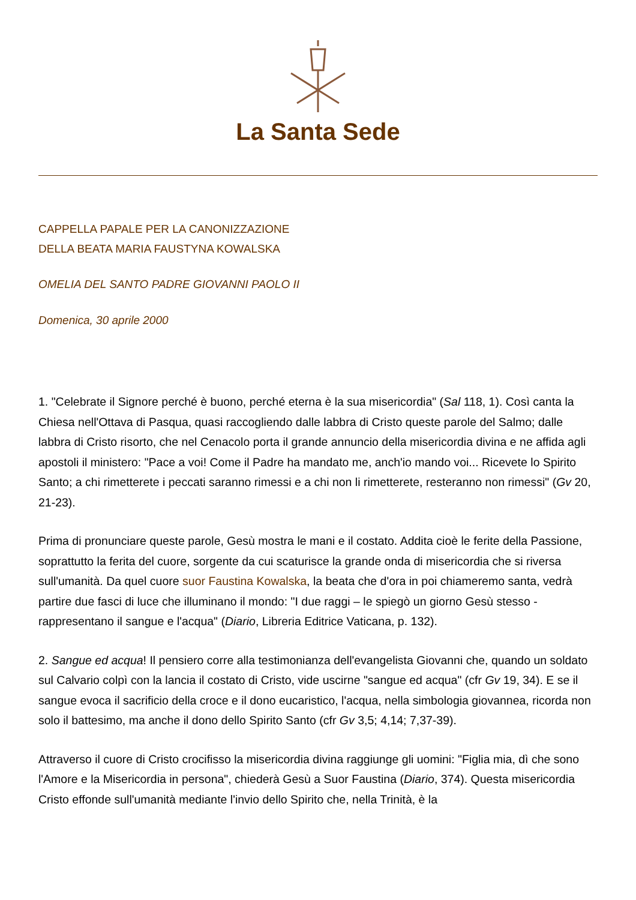La Santa Sede
CAPPELLA PAPALE PER LA CANONIZZAZIONE
DELLA BEATA MARIA FAUSTYNA KOWALSKA
OMELIA DEL SANTO PADRE GIOVANNI PAOLO II
Domenica, 30 aprile 2000
1. "Celebrate il Signore perché è buono, perché eterna è la sua misericordia" (Sal 118, 1). Così canta la Chiesa nell'Ottava di Pasqua, quasi raccogliendo dalle labbra di Cristo queste parole del Salmo; dalle labbra di Cristo risorto, che nel Cenacolo porta il grande annuncio della misericordia divina e ne affida agli apostoli il ministero: "Pace a voi! Come il Padre ha mandato me, anch'io mando voi... Ricevete lo Spirito Santo; a chi rimetterete i peccati saranno rimessi e a chi non li rimetterete, resteranno non rimessi" (Gv 20, 21-23).
Prima di pronunciare queste parole, Gesù mostra le mani e il costato. Addita cioè le ferite della Passione, soprattutto la ferita del cuore, sorgente da cui scaturisce la grande onda di misericordia che si riversa sull'umanità. Da quel cuore suor Faustina Kowalska, la beata che d'ora in poi chiameremo santa, vedrà partire due fasci di luce che illuminano il mondo: "I due raggi – le spiegò un giorno Gesù stesso - rappresentano il sangue e l'acqua" (Diario, Libreria Editrice Vaticana, p. 132).
2. Sangue ed acqua! Il pensiero corre alla testimonianza dell'evangelista Giovanni che, quando un soldato sul Calvario colpì con la lancia il costato di Cristo, vide uscirne "sangue ed acqua" (cfr Gv 19, 34). E se il sangue evoca il sacrificio della croce e il dono eucaristico, l'acqua, nella simbologia giovannea, ricorda non solo il battesimo, ma anche il dono dello Spirito Santo (cfr Gv 3,5; 4,14; 7,37-39).
Attraverso il cuore di Cristo crocifisso la misericordia divina raggiunge gli uomini: "Figlia mia, dì che sono l'Amore e la Misericordia in persona", chiederà Gesù a Suor Faustina (Diario, 374). Questa misericordia Cristo effonde sull'umanità mediante l'invio dello Spirito che, nella Trinità, è la